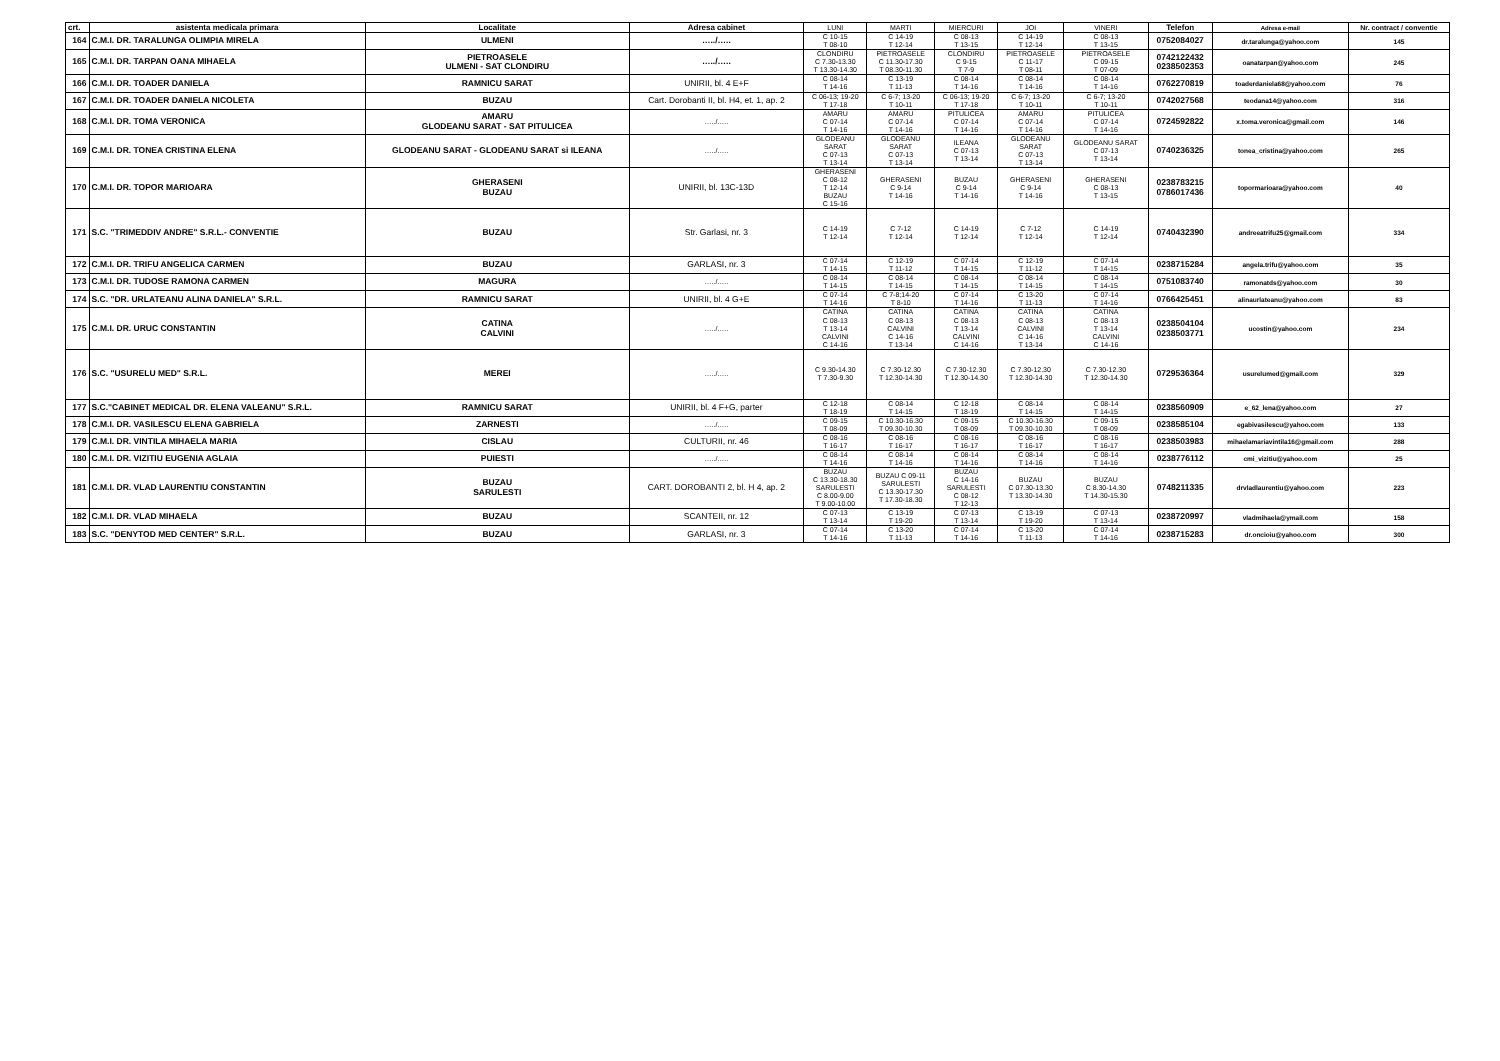| crt. | asistenta medicala primara | Localitate | Adresa cabinet | LUNI | MARTI | MIERCURI | JOI | VINERI | Telefon | Adresa e-mail | Nr. contract / conventie |
| --- | --- | --- | --- | --- | --- | --- | --- | --- | --- | --- | --- |
| 164 | C.M.I. DR. TARALUNGA OLIMPIA MIRELA | ULMENI | …../….. | C 10-15 T 08-10 | C 14-19 T 12-14 | C 08-13 T 13-15 | C 14-19 T 12-14 | C 08-13 T 13-15 | 0752084027 | dr.taralunga@yahoo.com | 145 |
| 165 | C.M.I. DR. TARPAN OANA MIHAELA | PIETROASELE ULMENI - SAT CLONDIRU | …../….. | CLONDIRU C 7.30-13.30 T 13.30-14.30 | PIETROASELE C 11.30-17.30 T 08.30-11.30 | CLONDIRU C 9-15 T 7-9 | PIETROASELE C 11-17 T 08-11 | PIETROASELE C 09-15 T 07-09 | 0742122432 0238502353 | oanatarpan@yahoo.com | 245 |
| 166 | C.M.I. DR. TOADER DANIELA | RAMNICU SARAT | UNIRII, bl. 4 E+F | C 08-14 T 14-16 | C 13-19 T 11-13 | C 08-14 T 14-16 | C 08-14 T 14-16 | C 08-14 T 14-16 | 0762270819 | toaderdaniela68@yahoo.com | 76 |
| 167 | C.M.I. DR. TOADER DANIELA NICOLETA | BUZAU | Cart. Dorobanti II, bl. H4, et. 1, ap. 2 | C 06-13; 19-20 T 17-18 | C 6-7; 13-20 T 10-11 | C 06-13; 19-20 T 17-18 | C 6-7; 13-20 T 10-11 | C 6-7; 13-20 T 10-11 | 0742027568 | teodana14@yahoo.com | 316 |
| 168 | C.M.I. DR. TOMA VERONICA | AMARU GLODEANU SARAT - SAT PITULICEA | …../….. | AMARU C 07-14 T 14-16 | AMARU C 07-14 T 14-16 | PITULICEA C 07-14 T 14-16 | AMARU C 07-14 T 14-16 | PITULICEA C 07-14 T 14-16 | 0724592822 | x.toma.veronica@gmail.com | 146 |
| 169 | C.M.I. DR. TONEA CRISTINA ELENA | GLODEANU SARAT - GLODEANU SARAT si ILEANA | …../….. | GLODEANU SARAT C 07-13 T 13-14 | GLODEANU SARAT C 07-13 T 13-14 | ILEANA C 07-13 T 13-14 | GLODEANU SARAT C 07-13 T 13-14 | GLODEANU SARAT C 07-13 T 13-14 | 0740236325 | tonea_cristina@yahoo.com | 265 |
| 170 | C.M.I. DR. TOPOR MARIOARA | GHERASENI BUZAU | UNIRII, bl. 13C-13D | GHERASENI C 08-12 T 12-14 BUZAU C 15-16 | GHERASENI C 9-14 T 14-16 | BUZAU C 9-14 T 14-16 | GHERASENI C 9-14 T 14-16 | GHERASENI C 08-13 T 13-15 | 0238783215 0786017436 | topormarioara@yahoo.com | 40 |
| 171 | S.C. "TRIMEDDIV ANDRE" S.R.L.- CONVENTIE | BUZAU | Str. Garlasi, nr. 3 | C 14-19 T 12-14 | C 7-12 T 12-14 | C 14-19 T 12-14 | C 7-12 T 12-14 | C 14-19 T 12-14 | 0740432390 | andreeatrifu25@gmail.com | 334 |
| 172 | C.M.I. DR. TRIFU ANGELICA CARMEN | BUZAU | GARLASI, nr. 3 | C 07-14 T 14-15 | C 12-19 T 11-12 | C 07-14 T 14-15 | C 12-19 T 11-12 | C 07-14 T 14-15 | 0238715284 | angela.trifu@yahoo.com | 35 |
| 173 | C.M.I. DR. TUDOSE RAMONA CARMEN | MAGURA | …../….. | C 08-14 T 14-15 | C 08-14 T 14-15 | C 08-14 T 14-15 | C 08-14 T 14-15 | C 08-14 T 14-15 | 0751083740 | ramonatds@yahoo.com | 30 |
| 174 | S.C. "DR. URLATEANU ALINA DANIELA" S.R.L. | RAMNICU SARAT | UNIRII, bl. 4 G+E | C 07-14 T 14-16 | C 7-8;14-20 T 8-10 | C 07-14 T 14-16 | C 13-20 T 11-13 | C 07-14 T 14-16 | 0766425451 | alinaurlateanu@yahoo.com | 83 |
| 175 | C.M.I. DR. URUC CONSTANTIN | CATINA CALVINI | …../….. | CATINA C 08-13 T 13-14 CALVINI C 14-16 | CATINA C 08-13 CALVINI C 14-16 T 13-14 | CATINA C 08-13 T 13-14 CALVINI C 14-16 | CATINA C 08-13 CALVINI C 14-16 T 13-14 | CATINA C 08-13 T 13-14 CALVINI C 14-16 | 0238504104 0238503771 | ucostin@yahoo.com | 234 |
| 176 | S.C. "USURELU MED" S.R.L. | MEREI | …../….. | C 9.30-14.30 T 7.30-9.30 | C 7.30-12.30 T 12.30-14.30 | C 7.30-12.30 T 12.30-14.30 | C 7.30-12.30 T 12.30-14.30 | C 7.30-12.30 T 12.30-14.30 | 0729536364 | usurelumed@gmail.com | 329 |
| 177 | S.C."CABINET MEDICAL DR. ELENA VALEANU" S.R.L. | RAMNICU SARAT | UNIRII, bl. 4 F+G, parter | C 12-18 T 18-19 | C 08-14 T 14-15 | C 12-18 T 18-19 | C 08-14 T 14-15 | C 08-14 T 14-15 | 0238560909 | e_62_lena@yahoo.com | 27 |
| 178 | C.M.I. DR. VASILESCU ELENA GABRIELA | ZARNESTI | …../….. | C 09-15 T 08-09 | C 10.30-16.30 T 09.30-10.30 | C 09-15 T 08-09 | C 10.30-16.30 T 09.30-10.30 | C 09-15 T 08-09 | 0238585104 | egabivasilescu@yahoo.com | 133 |
| 179 | C.M.I. DR. VINTILA MIHAELA MARIA | CISLAU | CULTURII, nr. 46 | C 08-16 T 16-17 | C 08-16 T 16-17 | C 08-16 T 16-17 | C 08-16 T 16-17 | C 08-16 T 16-17 | 0238503983 | mihaelamariavintila16@gmail.com | 288 |
| 180 | C.M.I. DR. VIZITIU EUGENIA AGLAIA | PUIESTI | …../….. | C 08-14 T 14-16 | C 08-14 T 14-16 | C 08-14 T 14-16 | C 08-14 T 14-16 | C 08-14 T 14-16 | 0238776112 | cmi_vizitiu@yahoo.com | 25 |
| 181 | C.M.I. DR. VLAD LAURENTIU CONSTANTIN | BUZAU SARULESTI | CART. DOROBANTI 2, bl. H 4, ap. 2 | BUZAU C 13.30-18.30 SARULESTI C 8.00-9.00 T 9.00-10.00 | BUZAU C 09-11 SARULESTI C 13.30-17.30 T 17.30-18.30 | BUZAU C 14-16 SARULESTI C 08-12 T 12-13 | BUZAU C 07.30-13.30 T 13.30-14.30 | BUZAU C 8.30-14.30 T 14.30-15.30 | 0748211335 | drvladlaurentiu@yahoo.com | 223 |
| 182 | C.M.I. DR. VLAD MIHAELA | BUZAU | SCANTEII, nr. 12 | C 07-13 T 13-14 | C 13-19 T 19-20 | C 07-13 T 13-14 | C 13-19 T 19-20 | C 07-13 T 13-14 | 0238720997 | vladmihaela@ymail.com | 158 |
| 183 | S.C. "DENYTOD MED CENTER" S.R.L. | BUZAU | GARLASI, nr. 3 | C 07-14 T 14-16 | C 13-20 T 11-13 | C 07-14 T 14-16 | C 13-20 T 11-13 | C 07-14 T 14-16 | 0238715283 | dr.oncioiu@yahoo.com | 300 |